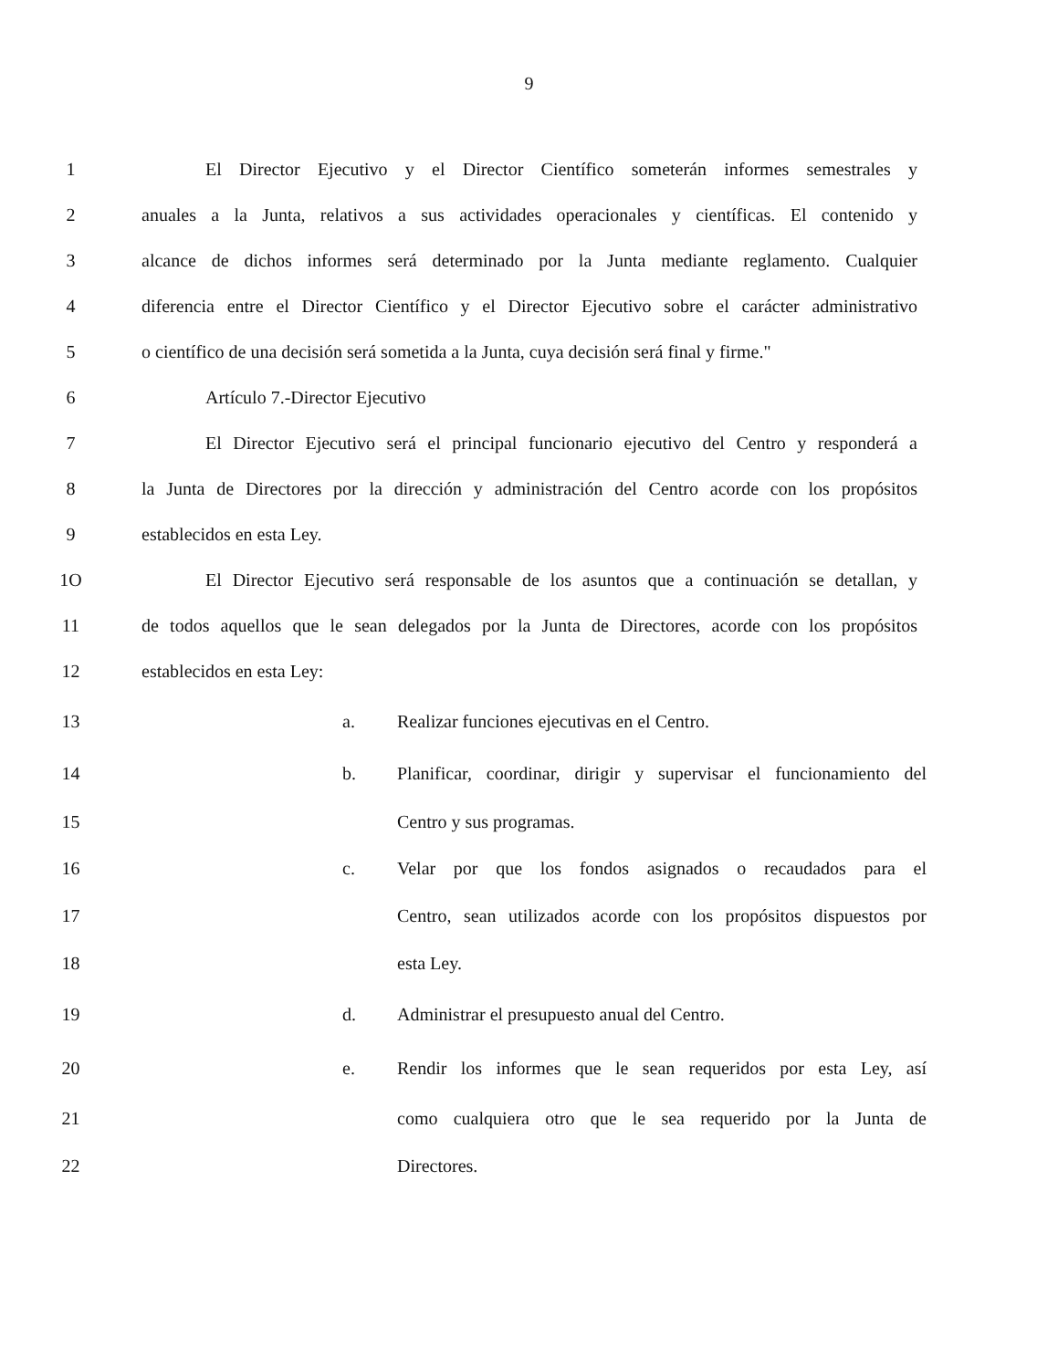9
1 El Director Ejecutivo y el Director Científico someterán informes semestrales y
2 anuales a la Junta, relativos a sus actividades operacionales y científicas. El contenido y
3 alcance de dichos informes será determinado por la Junta mediante reglamento. Cualquier
4 diferencia entre el Director Científico y el Director Ejecutivo sobre el carácter administrativo
5 o científico de una decisión será sometida a la Junta, cuya decisión será final y firme."
6 Artículo 7.-Director Ejecutivo
7 El Director Ejecutivo será el principal funcionario ejecutivo del Centro y responderá a
8 la Junta de Directores por la dirección y administración del Centro acorde con los propósitos
9 establecidos en esta Ley.
1O El Director Ejecutivo será responsable de los asuntos que a continuación se detallan, y
11 de todos aquellos que le sean delegados por la Junta de Directores, acorde con los propósitos
12 establecidos en esta Ley:
13 a. Realizar funciones ejecutivas en el Centro.
14 b. Planificar, coordinar, dirigir y supervisar el funcionamiento del
15 Centro y sus programas.
16 c. Velar por que los fondos asignados o recaudados para el
17 Centro, sean utilizados acorde con los propósitos dispuestos por
18 esta Ley.
19 d. Administrar el presupuesto anual del Centro.
20 e. Rendir los informes que le sean requeridos por esta Ley, así
21 como cualquiera otro que le sea requerido por la Junta de
22 Directores.